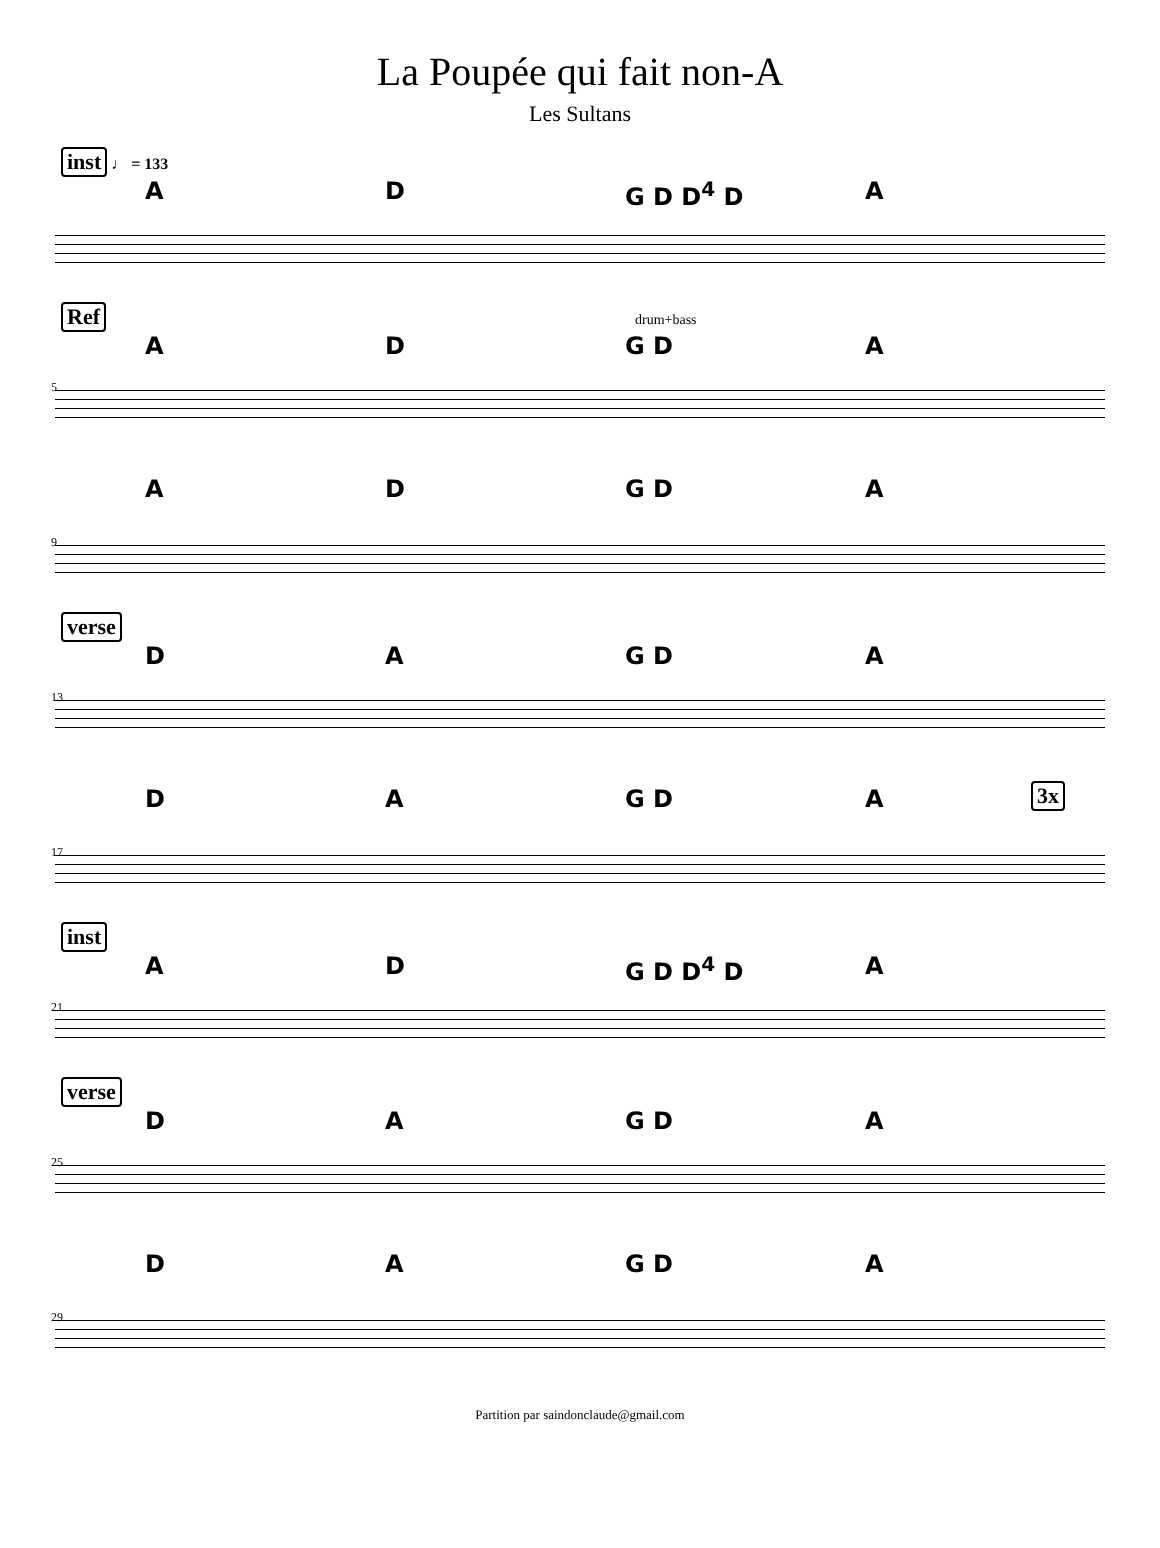La Poupée qui fait non-A
Les Sultans
inst ♩ = 133
A D G D D<sup>4</sup> D A
Ref
5
drum+bass
A D G D A
9
A D G D A
verse
13
D A G D A
17
3x
D A G D A
inst
21
A D G D D<sup>4</sup> D A
verse
25
D A G D A
29
D A G D A
Partition par saindonclaude@gmail.com